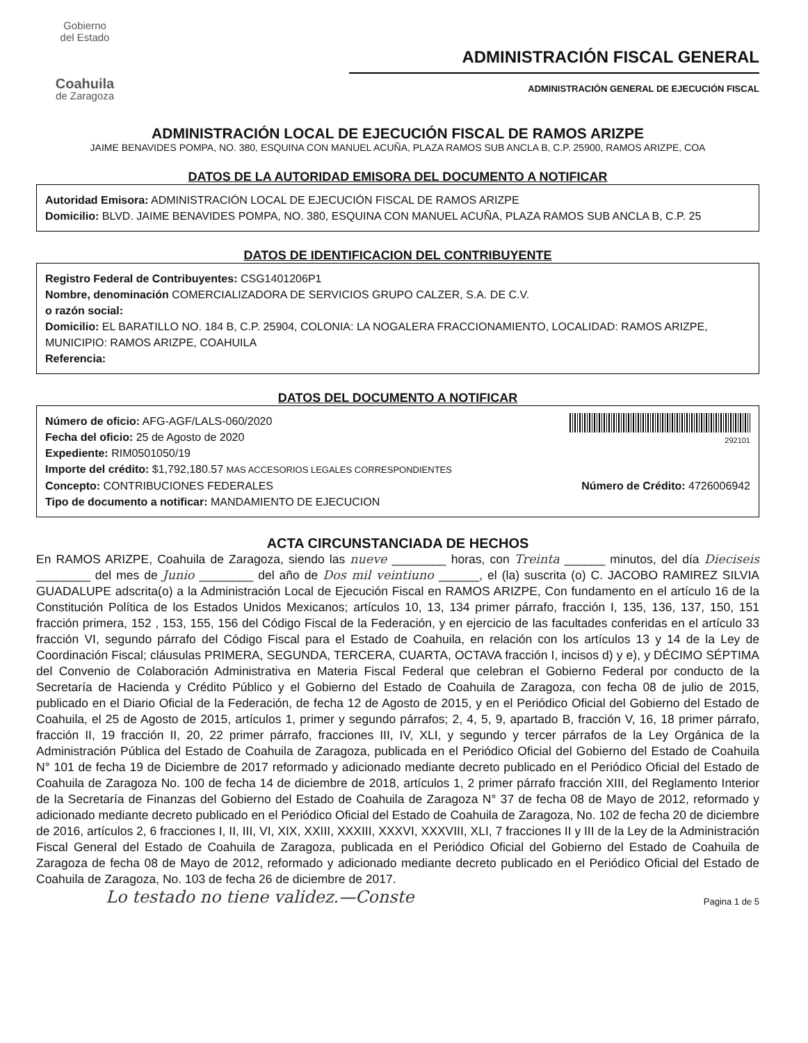Gobierno
del Estado
Coahuila
de Zaragoza
ADMINISTRACIÓN FISCAL GENERAL
ADMINISTRACIÓN GENERAL DE EJECUCIÓN FISCAL
ADMINISTRACIÓN LOCAL DE EJECUCIÓN FISCAL DE RAMOS ARIZPE
JAIME BENAVIDES POMPA, NO. 380, ESQUINA CON MANUEL ACUÑA, PLAZA RAMOS SUB ANCLA B, C.P. 25900, RAMOS ARIZPE, COA
DATOS DE LA AUTORIDAD EMISORA DEL DOCUMENTO A NOTIFICAR
Autoridad Emisora: ADMINISTRACIÓN LOCAL DE EJECUCIÓN FISCAL DE RAMOS ARIZPE
Domicilio: BLVD. JAIME BENAVIDES POMPA, NO. 380, ESQUINA CON MANUEL ACUÑA, PLAZA RAMOS SUB ANCLA B, C.P. 25
DATOS DE IDENTIFICACION DEL CONTRIBUYENTE
Registro Federal de Contribuyentes: CSG1401206P1
Nombre, denominación COMERCIALIZADORA DE SERVICIOS GRUPO CALZER, S.A. DE C.V.
o razón social:
Domicilio: EL BARATILLO NO. 184 B, C.P. 25904, COLONIA: LA NOGALERA FRACCIONAMIENTO, LOCALIDAD: RAMOS ARIZPE, MUNICIPIO: RAMOS ARIZPE, COAHUILA
Referencia:
DATOS DEL DOCUMENTO A NOTIFICAR
Número de oficio: AFG-AGF/LALS-060/2020
Fecha del oficio: 25 de Agosto de 2020
Expediente: RIM0501050/19
292101
Importe del crédito: $1,792,180.57 MAS ACCESORIOS LEGALES CORRESPONDIENTES
Concepto: CONTRIBUCIONES FEDERALES
Número de Crédito: 4726006942
Tipo de documento a notificar: MANDAMIENTO DE EJECUCION
ACTA CIRCUNSTANCIADA DE HECHOS
En RAMOS ARIZPE, Coahuila de Zaragoza, siendo las nueve ________ horas, con Treinta ______ minutos, del día Dieciseis ________ del mes de Junio ________ del año de Dos mil veintiuno ______, el (la) suscrita (o) C. JACOBO RAMIREZ SILVIA GUADALUPE adscrita(o) a la Administración Local de Ejecución Fiscal en RAMOS ARIZPE, Con fundamento en el artículo 16 de la Constitución Política de los Estados Unidos Mexicanos; artículos 10, 13, 134 primer párrafo, fracción I, 135, 136, 137, 150, 151 fracción primera, 152 , 153, 155, 156 del Código Fiscal de la Federación, y en ejercicio de las facultades conferidas en el artículo 33 fracción VI, segundo párrafo del Código Fiscal para el Estado de Coahuila, en relación con los artículos 13 y 14 de la Ley de Coordinación Fiscal; cláusulas PRIMERA, SEGUNDA, TERCERA, CUARTA, OCTAVA fracción I, incisos d) y e), y DÉCIMO SÉPTIMA del Convenio de Colaboración Administrativa en Materia Fiscal Federal que celebran el Gobierno Federal por conducto de la Secretaría de Hacienda y Crédito Público y el Gobierno del Estado de Coahuila de Zaragoza, con fecha 08 de julio de 2015, publicado en el Diario Oficial de la Federación, de fecha 12 de Agosto de 2015, y en el Periódico Oficial del Gobierno del Estado de Coahuila, el 25 de Agosto de 2015, artículos 1, primer y segundo párrafos; 2, 4, 5, 9, apartado B, fracción V, 16, 18 primer párrafo, fracción II, 19 fracción II, 20, 22 primer párrafo, fracciones III, IV, XLI, y segundo y tercer párrafos de la Ley Orgánica de la Administración Pública del Estado de Coahuila de Zaragoza, publicada en el Periódico Oficial del Gobierno del Estado de Coahuila N° 101 de fecha 19 de Diciembre de 2017 reformado y adicionado mediante decreto publicado en el Periódico Oficial del Estado de Coahuila de Zaragoza No. 100 de fecha 14 de diciembre de 2018, artículos 1, 2 primer párrafo fracción XIII, del Reglamento Interior de la Secretaría de Finanzas del Gobierno del Estado de Coahuila de Zaragoza N° 37 de fecha 08 de Mayo de 2012, reformado y adicionado mediante decreto publicado en el Periódico Oficial del Estado de Coahuila de Zaragoza, No. 102 de fecha 20 de diciembre de 2016, artículos 2, 6 fracciones I, II, III, VI, XIX, XXIII, XXXIII, XXXVI, XXXVIII, XLI, 7 fracciones II y III de la Ley de la Administración Fiscal General del Estado de Coahuila de Zaragoza, publicada en el Periódico Oficial del Gobierno del Estado de Coahuila de Zaragoza de fecha 08 de Mayo de 2012, reformado y adicionado mediante decreto publicado en el Periódico Oficial del Estado de Coahuila de Zaragoza, No. 103 de fecha 26 de diciembre de 2017.
Lo testado no tiene validez.—Conste
Pagina 1 de 5